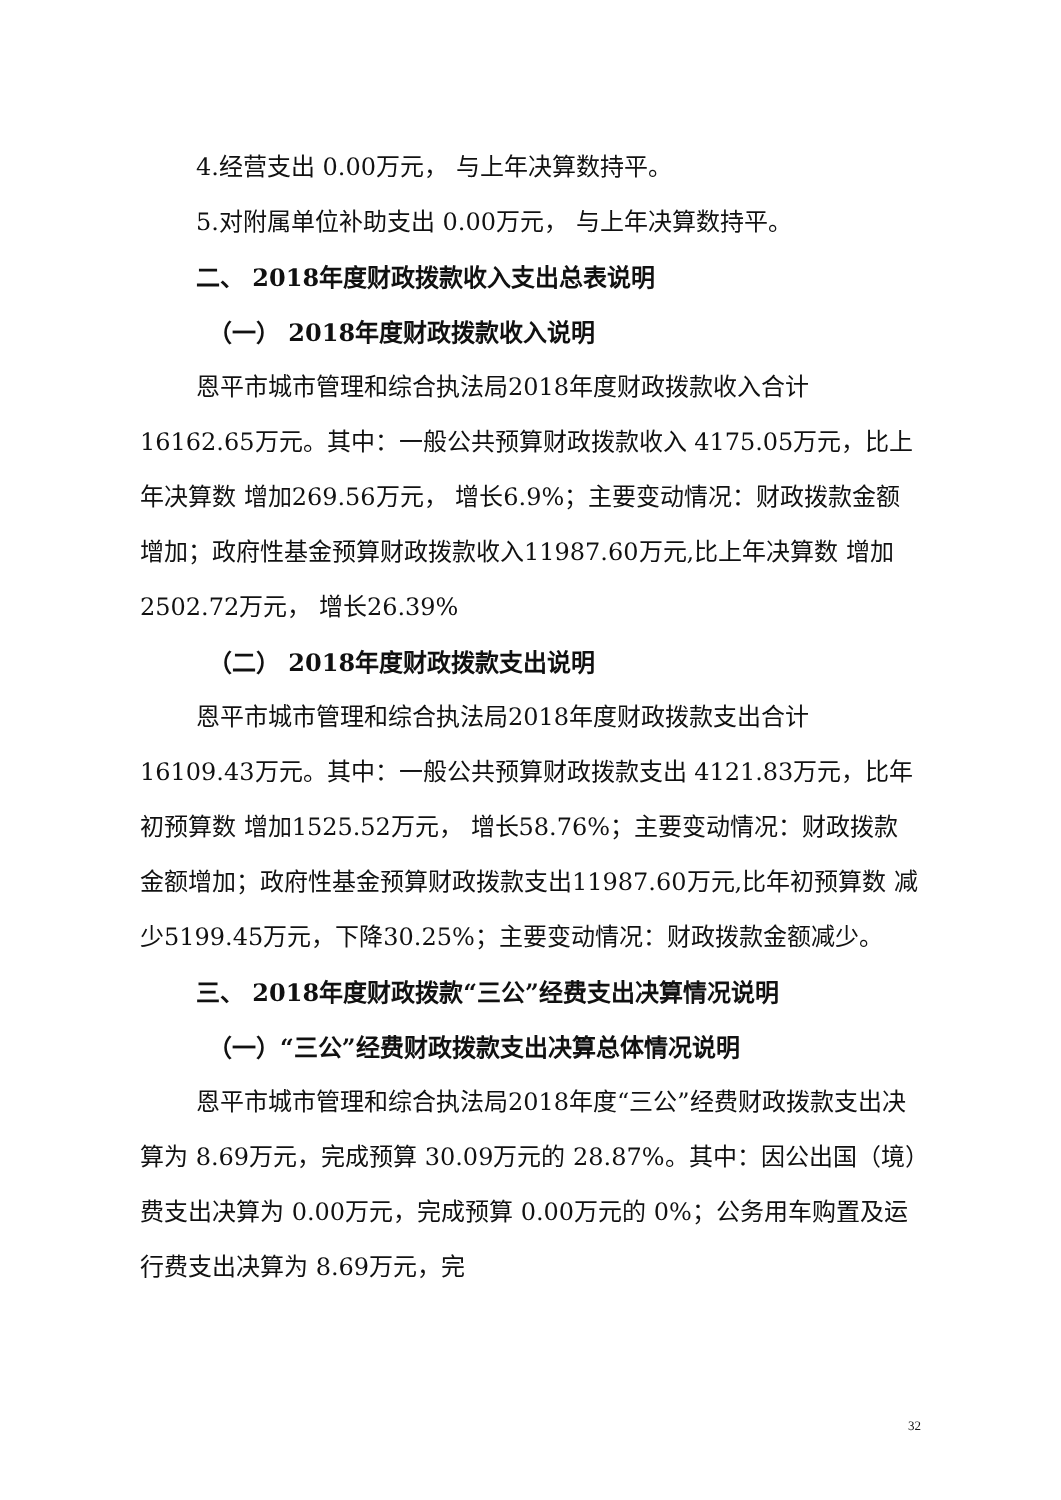4.经营支出 0.00万元， 与上年决算数持平。
5.对附属单位补助支出 0.00万元， 与上年决算数持平。
二、 2018年度财政拨款收入支出总表说明
（一） 2018年度财政拨款收入说明
恩平市城市管理和综合执法局2018年度财政拨款收入合计 16162.65万元。其中：一般公共预算财政拨款收入 4175.05万元，比上年决算数 增加269.56万元， 增长6.9%；主要变动情况：财政拨款金额增加；政府性基金预算财政拨款收入11987.60万元,比上年决算数 增加2502.72万元， 增长26.39%
（二） 2018年度财政拨款支出说明
恩平市城市管理和综合执法局2018年度财政拨款支出合计 16109.43万元。其中：一般公共预算财政拨款支出 4121.83万元，比年初预算数 增加1525.52万元， 增长58.76%；主要变动情况：财政拨款金额增加；政府性基金预算财政拨款支出11987.60万元,比年初预算数 减少5199.45万元，下降30.25%；主要变动情况：财政拨款金额减少。
三、 2018年度财政拨款“三公”经费支出决算情况说明
（一）“三公”经费财政拨款支出决算总体情况说明
恩平市城市管理和综合执法局2018年度“三公”经费财政拨款支出决算为 8.69万元，完成预算 30.09万元的 28.87%。其中：因公出国（境）费支出决算为 0.00万元，完成预算 0.00万元的 0%；公务用车购置及运行费支出决算为 8.69万元，完
32